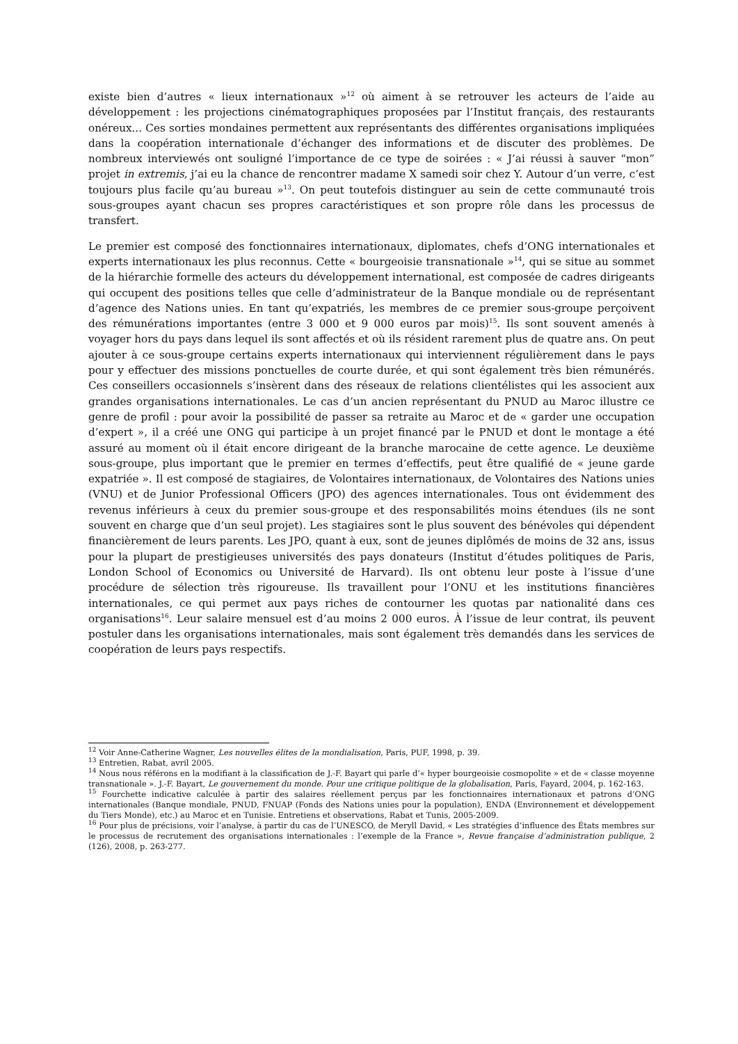existe bien d’autres « lieux internationaux »<sup>12</sup> où aiment à se retrouver les acteurs de l’aide au développement : les projections cinématographiques proposées par l’Institut français, des restaurants onéreux... Ces sorties mondaines permettent aux représentants des différentes organisations impliquées dans la coopération internationale d’échanger des informations et de discuter des problèmes. De nombreux interviewés ont souligné l’importance de ce type de soirées : « J’ai réussi à sauver “mon” projet in extremis, j’ai eu la chance de rencontrer madame X samedi soir chez Y. Autour d’un verre, c’est toujours plus facile qu’au bureau »<sup>13</sup>. On peut toutefois distinguer au sein de cette communauté trois sous-groupes ayant chacun ses propres caractéristiques et son propre rôle dans les processus de transfert.
Le premier est composé des fonctionnaires internationaux, diplomates, chefs d’ONG internationales et experts internationaux les plus reconnus. Cette « bourgeoisie transnationale »<sup>14</sup>, qui se situe au sommet de la hiérarchie formelle des acteurs du développement international, est composée de cadres dirigeants qui occupent des positions telles que celle d’administrateur de la Banque mondiale ou de représentant d’agence des Nations unies. En tant qu’expatriés, les membres de ce premier sous-groupe perçoivent des rémunérations importantes (entre 3 000 et 9 000 euros par mois)<sup>15</sup>. Ils sont souvent amenés à voyager hors du pays dans lequel ils sont affectés et où ils résident rarement plus de quatre ans. On peut ajouter à ce sous-groupe certains experts internationaux qui interviennent régulièrement dans le pays pour y effectuer des missions ponctuelles de courte durée, et qui sont également très bien rémunérés. Ces conseillers occasionnels s’insèrent dans des réseaux de relations clientélistes qui les associent aux grandes organisations internationales. Le cas d’un ancien représentant du PNUD au Maroc illustre ce genre de profil : pour avoir la possibilité de passer sa retraite au Maroc et de « garder une occupation d’expert », il a créé une ONG qui participe à un projet financé par le PNUD et dont le montage a été assuré au moment où il était encore dirigeant de la branche marocaine de cette agence. Le deuxième sous-groupe, plus important que le premier en termes d’effectifs, peut être qualifié de « jeune garde expatriée ». Il est composé de stagiaires, de Volontaires internationaux, de Volontaires des Nations unies (VNU) et de Junior Professional Officers (JPO) des agences internationales. Tous ont évidemment des revenus inférieurs à ceux du premier sous-groupe et des responsabilités moins étendues (ils ne sont souvent en charge que d’un seul projet). Les stagiaires sont le plus souvent des bénévoles qui dépendent financièrement de leurs parents. Les JPO, quant à eux, sont de jeunes diplômés de moins de 32 ans, issus pour la plupart de prestigieuses universités des pays donateurs (Institut d’études politiques de Paris, London School of Economics ou Université de Harvard). Ils ont obtenu leur poste à l’issue d’une procédure de sélection très rigoureuse. Ils travaillent pour l’ONU et les institutions financières internationales, ce qui permet aux pays riches de contourner les quotas par nationalité dans ces organisations<sup>16</sup>. Leur salaire mensuel est d’au moins 2 000 euros. À l’issue de leur contrat, ils peuvent postuler dans les organisations internationales, mais sont également très demandés dans les services de coopération de leurs pays respectifs.
<sup>12</sup> Voir Anne-Catherine Wagner, Les nouvelles élites de la mondialisation, Paris, PUF, 1998, p. 39.
<sup>13</sup> Entretien, Rabat, avril 2005.
<sup>14</sup> Nous nous référons en la modifiant à la classification de J.-F. Bayart qui parle d’« hyper bourgeoisie cosmopolite » et de « classe moyenne transnationale ». J.-F. Bayart, Le gouvernement du monde. Pour une critique politique de la globalisation, Paris, Fayard, 2004, p. 162-163.
<sup>15</sup> Fourchette indicative calculée à partir des salaires réellement perçus par les fonctionnaires internationaux et patrons d’ONG internationales (Banque mondiale, PNUD, FNUAP (Fonds des Nations unies pour la population), ENDA (Environnement et développement du Tiers Monde), etc.) au Maroc et en Tunisie. Entretiens et observations, Rabat et Tunis, 2005-2009.
<sup>16</sup> Pour plus de précisions, voir l’analyse, à partir du cas de l’UNESCO, de Meryll David, « Les stratégies d’influence des États membres sur le processus de recrutement des organisations internationales : l’exemple de la France », Revue française d’administration publique, 2 (126), 2008, p. 263-277.